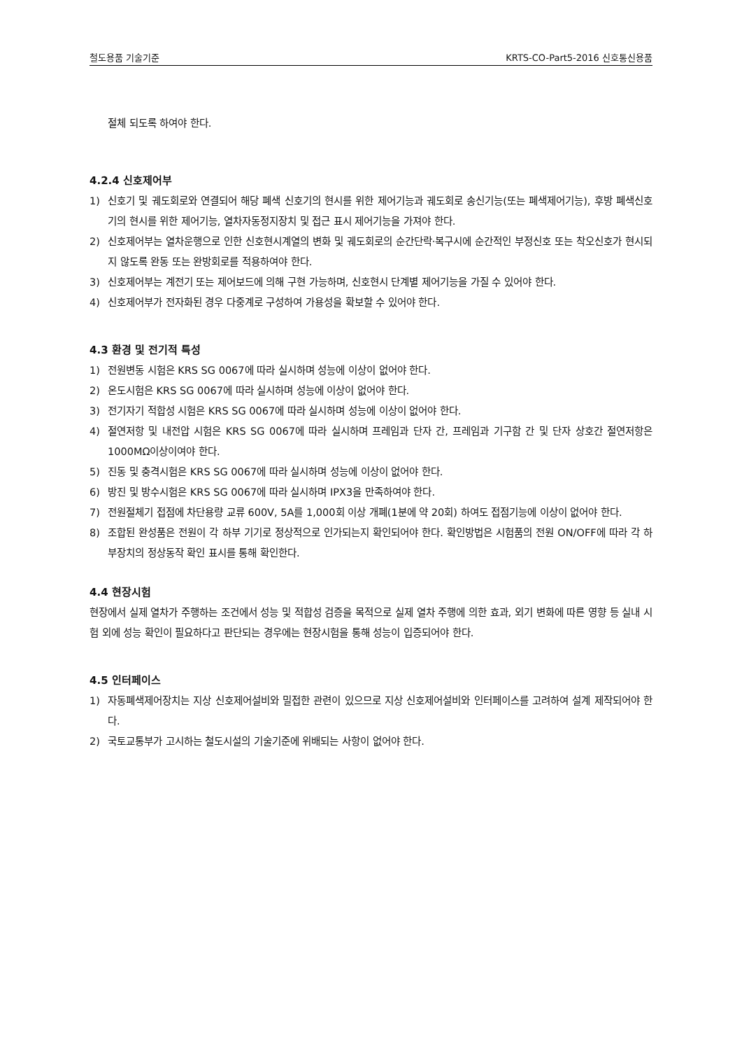철도용품 기술기준 KRTS-CO-Part5-2016 신호통신용품
절체 되도록 하여야 한다.
4.2.4 신호제어부
1) 신호기 및 궤도회로와 연결되어 해당 폐색 신호기의 현시를 위한 제어기능과 궤도회로 송신기능(또는 폐색제어기능), 후방 폐색신호기의 현시를 위한 제어기능, 열차자동정지장치 및 접근 표시 제어기능을 가져야 한다.
2) 신호제어부는 열차운행으로 인한 신호현시계열의 변화 및 궤도회로의 순간단락·복구시에 순간적인 부정신호 또는 착오신호가 현시되지 않도록 완동 또는 완방회로를 적용하여야 한다.
3) 신호제어부는 계전기 또는 제어보드에 의해 구현 가능하며, 신호현시 단계별 제어기능을 가질 수 있어야 한다.
4) 신호제어부가 전자화된 경우 다중계로 구성하여 가용성을 확보할 수 있어야 한다.
4.3 환경 및 전기적 특성
1) 전원변동 시험은 KRS SG 0067에 따라 실시하며 성능에 이상이 없어야 한다.
2) 온도시험은 KRS SG 0067에 따라 실시하며 성능에 이상이 없어야 한다.
3) 전기자기 적합성 시험은 KRS SG 0067에 따라 실시하며 성능에 이상이 없어야 한다.
4) 절연저항 및 내전압 시험은 KRS SG 0067에 따라 실시하며 프레임과 단자 간, 프레임과 기구함 간 및 단자 상호간 절연저항은 1000MΩ이상이여야 한다.
5) 진동 및 충격시험은 KRS SG 0067에 따라 실시하며 성능에 이상이 없어야 한다.
6) 방진 및 방수시험은 KRS SG 0067에 따라 실시하며 IPX3을 만족하여야 한다.
7) 전원절체기 접점에 차단용량 교류 600V, 5A를 1,000회 이상 개폐(1분에 약 20회) 하여도 접점기능에 이상이 없어야 한다.
8) 조합된 완성품은 전원이 각 하부 기기로 정상적으로 인가되는지 확인되어야 한다. 확인방법은 시험품의 전원 ON/OFF에 따라 각 하부장치의 정상동작 확인 표시를 통해 확인한다.
4.4 현장시험
현장에서 실제 열차가 주행하는 조건에서 성능 및 적합성 검증을 목적으로 실제 열차 주행에 의한 효과, 외기 변화에 따른 영향 등 실내 시험 외에 성능 확인이 필요하다고 판단되는 경우에는 현장시험을 통해 성능이 입증되어야 한다.
4.5 인터페이스
1) 자동폐색제어장치는 지상 신호제어설비와 밀접한 관련이 있으므로 지상 신호제어설비와 인터페이스를 고려하여 설계 제작되어야 한다.
2) 국토교통부가 고시하는 철도시설의 기술기준에 위배되는 사항이 없어야 한다.